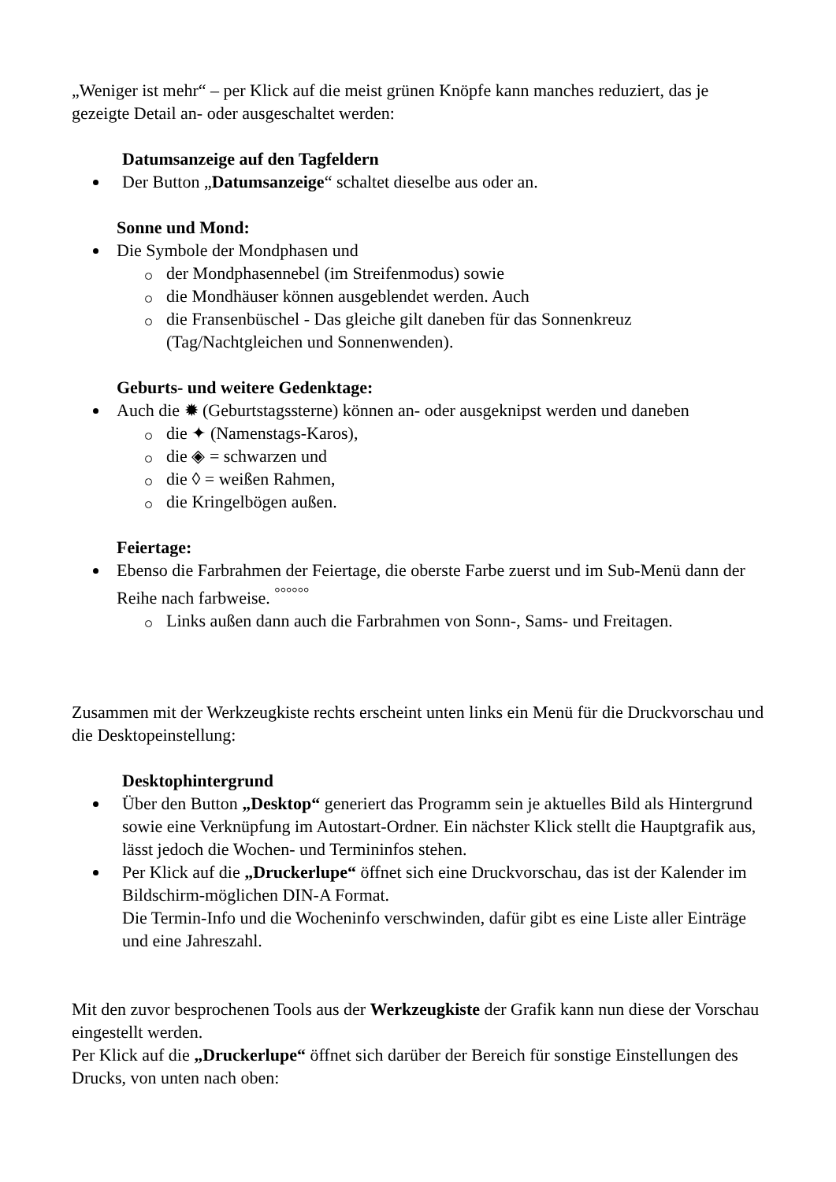„Weniger ist mehr“ – per Klick auf die meist grünen Knöpfe kann manches reduziert, das je gezeigte Detail an- oder ausgeschaltet werden:
Datumsanzeige auf den Tagfeldern
Der Button „Datumsanzeige“ schaltet dieselbe aus oder an.
Sonne und Mond:
Die Symbole der Mondphasen und
der Mondphasennebel (im Streifenmodus) sowie
die Mondhäuser können ausgeblendet werden. Auch
die Fransenbüschel - Das gleiche gilt daneben für das Sonnenkreuz (Tag/Nachtgleichen und Sonnenwenden).
Geburts- und weitere Gedenktage:
Auch die ✹ (Geburtstagssterne) können an- oder ausgeknipst werden und daneben
die ✦ (Namenstags-Karos),
die ◈ = schwarzen und
die ◊ = weißen Rahmen,
die Kringelbögen außen.
Feiertage:
Ebenso die Farbrahmen der Feiertage, die oberste Farbe zuerst und im Sub-Menü dann der Reihe nach farbweise. <sup>°°°°°°</sup>
Links außen dann auch die Farbrahmen von Sonn-, Sams- und Freitagen.
Zusammen mit der Werkzeugkiste rechts erscheint unten links ein Menü für die Druckvorschau und die Desktopeinstellung:
Desktophintergrund
Über den Button „Desktop“ generiert das Programm sein je aktuelles Bild als Hintergrund sowie eine Verknüpfung im Autostart-Ordner. Ein nächster Klick stellt die Hauptgrafik aus, lässt jedoch die Wochen- und Termininfos stehen.
Per Klick auf die „Druckerlupe“ öffnet sich eine Druckvorschau, das ist der Kalender im Bildschirm-möglichen DIN-A Format.
Die Termin-Info und die Wocheninfo verschwinden, dafür gibt es eine Liste aller Einträge und eine Jahreszahl.
Mit den zuvor besprochenen Tools aus der Werkzeugkiste der Grafik kann nun diese der Vorschau eingestellt werden.
Per Klick auf die „Druckerlupe“ öffnet sich darüber der Bereich für sonstige Einstellungen des Drucks, von unten nach oben: